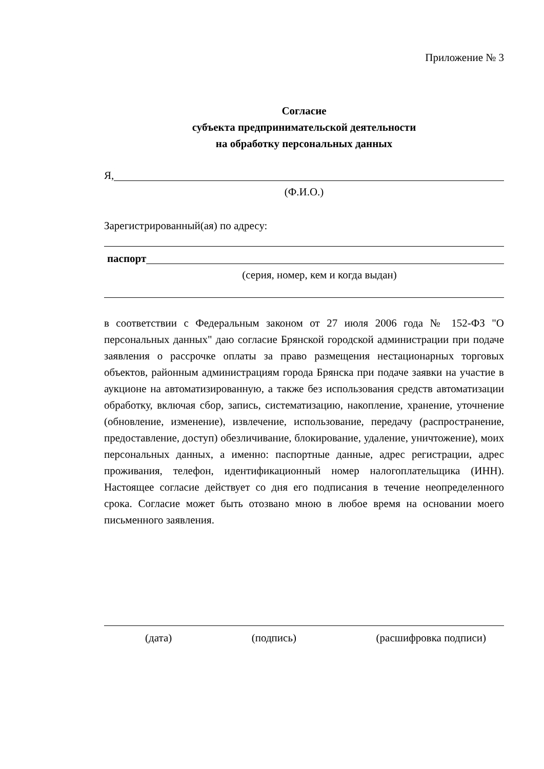Приложение № 3
Согласие
субъекта предпринимательской деятельности
на обработку персональных данных
Я,
(Ф.И.О.)
Зарегистрированный(ая) по адресу:
паспорт
(серия, номер, кем и когда выдан)
в соответствии с Федеральным законом от 27 июля 2006 года № 152-ФЗ "О персональных данных" даю согласие Брянской городской администрации при подаче заявления о рассрочке оплаты за право размещения нестационарных торговых объектов, районным администрациям города Брянска при подаче заявки на участие в аукционе на автоматизированную, а также без использования средств автоматизации обработку, включая сбор, запись, систематизацию, накопление, хранение, уточнение (обновление, изменение), извлечение, использование, передачу (распространение, предоставление, доступ) обезличивание, блокирование, удаление, уничтожение), моих персональных данных, а именно: паспортные данные, адрес регистрации, адрес проживания, телефон, идентификационный номер налогоплательщика (ИНН). Настоящее согласие действует со дня его подписания в течение неопределенного срока. Согласие может быть отозвано мною в любое время на основании моего письменного заявления.
(дата) (подпись) (расшифровка подписи)